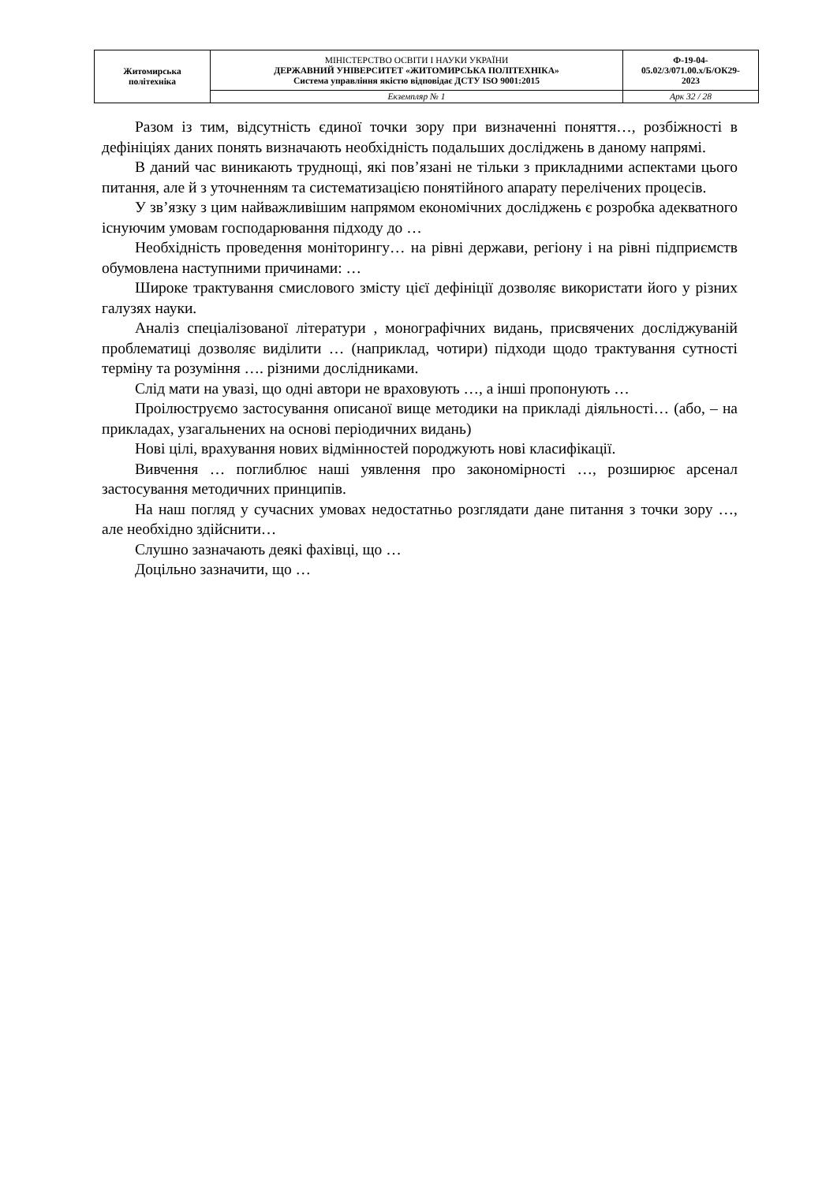| Житомирська політехніка | МІНІСТЕРСТВО ОСВІТИ І НАУКИ УКРАЇНИ ДЕРЖАВНИЙ УНІВЕРСИТЕТ «ЖИТОМИРСЬКА ПОЛІТЕХНІКА» Система управління якістю відповідає ДСТУ ISO 9001:2015 | Ф-19-04- 05.02/3/071.00.х/Б/ОК29- 2023 |
| | Екземпляр № 1 | Арк 32 / 28 |
Разом із тим, відсутність єдиної точки зору при визначенні поняття…, розбіжності в дефініціях даних понять визначають необхідність подальших досліджень в даному напрямі.
В даний час виникають труднощі, які пов’язані не тільки з прикладними аспектами цього питання, але й з уточненням та систематизацією понятійного апарату перелічених процесів.
У зв’язку з цим найважливішим напрямом економічних досліджень є розробка адекватного існуючим умовам господарювання підходу до …
Необхідність проведення моніторингу… на рівні держави, регіону і на рівні підприємств обумовлена наступними причинами: …
Широке трактування смислового змісту цієї дефініції дозволяє використати його у різних галузях науки.
Аналіз спеціалізованої літератури , монографічних видань, присвячених досліджуваній проблематиці дозволяє виділити … (наприклад, чотири) підходи щодо трактування сутності терміну та розуміння …. різними дослідниками.
Слід мати на увазі, що одні автори не враховують …, а інші пропонують …
Проілюструємо застосування описаної вище методики на прикладі діяльності… (або, – на прикладах, узагальнених на основі періодичних видань)
Нові цілі, врахування нових відмінностей породжують нові класифікації.
Вивчення … поглиблює наші уявлення про закономірності …, розширює арсенал застосування методичних принципів.
На наш погляд у сучасних умовах недостатньо розглядати дане питання з точки зору …, але необхідно здійснити…
Слушно зазначають деякі фахівці, що …
Доцільно зазначити, що …